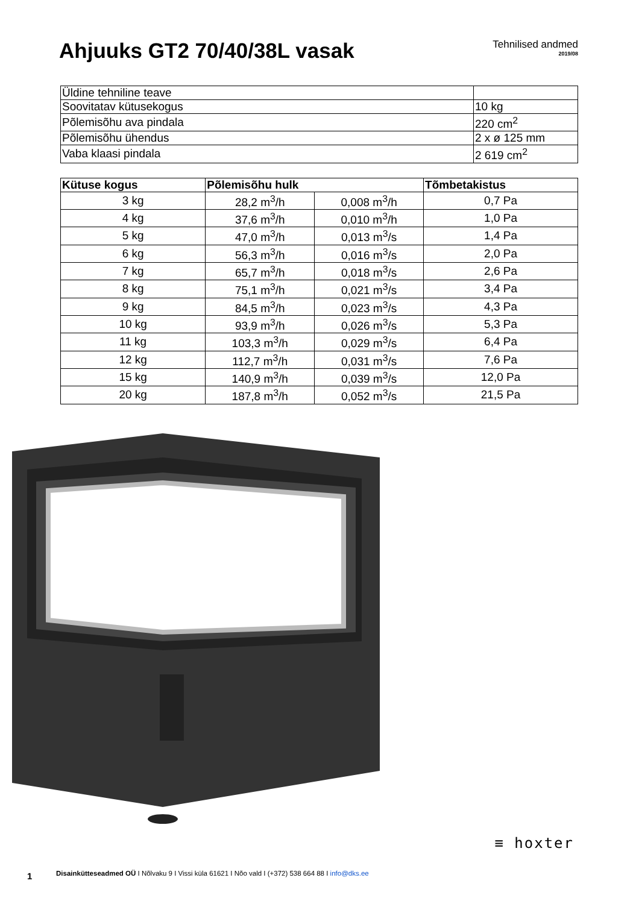Ahjuuks GT2 70/40/38L vasak
Tehnilised andmed
2019/08
| Üldine tehniline teave | |
| Soovitatav kütusekogus | 10 kg |
| Põlemisõhu ava pindala | 220 cm<sup>2</sup> |
| Põlemisõhu ühendus | 2 x ø 125 mm |
| Vaba klaasi pindala | 2 619 cm<sup>2</sup> |
| Kütuse kogus | Põlemisõhu hulk | | Tõmbetakistus |
| --- | --- | --- | --- |
| 3 kg | 28,2 m<sup>3</sup>/h | 0,008 m<sup>3</sup>/h | 0,7 Pa |
| 4 kg | 37,6 m<sup>3</sup>/h | 0,010 m<sup>3</sup>/h | 1,0 Pa |
| 5 kg | 47,0 m<sup>3</sup>/h | 0,013 m<sup>3</sup>/s | 1,4 Pa |
| 6 kg | 56,3 m<sup>3</sup>/h | 0,016 m<sup>3</sup>/s | 2,0 Pa |
| 7 kg | 65,7 m<sup>3</sup>/h | 0,018 m<sup>3</sup>/s | 2,6 Pa |
| 8 kg | 75,1 m<sup>3</sup>/h | 0,021 m<sup>3</sup>/s | 3,4 Pa |
| 9 kg | 84,5 m<sup>3</sup>/h | 0,023 m<sup>3</sup>/s | 4,3 Pa |
| 10 kg | 93,9 m<sup>3</sup>/h | 0,026 m<sup>3</sup>/s | 5,3 Pa |
| 11 kg | 103,3 m<sup>3</sup>/h | 0,029 m<sup>3</sup>/s | 6,4 Pa |
| 12 kg | 112,7 m<sup>3</sup>/h | 0,031 m<sup>3</sup>/s | 7,6 Pa |
| 15 kg | 140,9 m<sup>3</sup>/h | 0,039 m<sup>3</sup>/s | 12,0 Pa |
| 20 kg | 187,8 m<sup>3</sup>/h | 0,052 m<sup>3</sup>/s | 21,5 Pa |
Disainkütteseadmed OÜ I Nõlvaku 9 I Vissi küla 61621 I Nõo vald I (+372) 538 664 88 I info@dks.ee
≡ hoxter
1